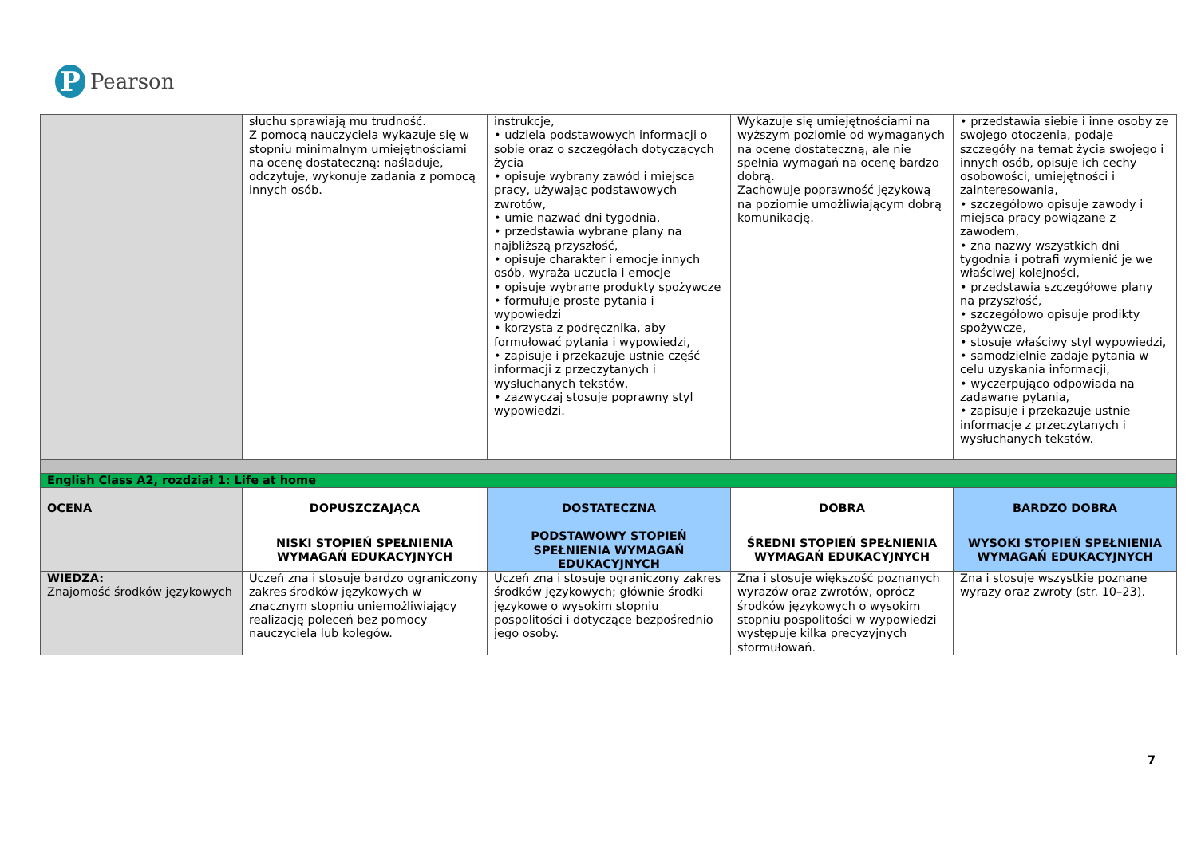P
Pearson
| | słuchu sprawiają mu trudność. Z pomocą nauczyciela wykazuje się w stopniu minimalnym umiejętnościami na ocenę dostateczną: naśladuje, odczytuje, wykonuje zadania z pomocą innych osób. | instrukcje, • udziela podstawowych informacji o sobie oraz o szczegółach dotyczących życia • opisuje wybrany zawód i miejsca pracy, używając podstawowych zwrotów, • umie nazwać dni tygodnia, • przedstawia wybrane plany na najbliższą przyszłość, • opisuje charakter i emocje innych osób, wyraża uczucia i emocje • opisuje wybrane produkty spożywcze • formułuje proste pytania i wypowiedzi • korzysta z podręcznika, aby formułować pytania i wypowiedzi, • zapisuje i przekazuje ustnie część informacji z przeczytanych i wysłuchanych tekstów, • zazwyczaj stosuje poprawny styl wypowiedzi. | Wykazuje się umiejętnościami na wyższym poziomie od wymaganych na ocenę dostateczną, ale nie spełnia wymagań na ocenę bardzo dobrą. Zachowuje poprawność językową na poziomie umożliwiającym dobrą komunikację. | • przedstawia siebie i inne osoby ze swojego otoczenia, podaje szczegóły na temat życia swojego i innych osób, opisuje ich cechy osobowości, umiejętności i zainteresowania, • szczegółowo opisuje zawody i miejsca pracy powiązane z zawodem, • zna nazwy wszystkich dni tygodnia i potrafi wymienić je we właściwej kolejności, • przedstawia szczegółowe plany na przyszłość, • szczegółowo opisuje prodikty spożywcze, • stosuje właściwy styl wypowiedzi, • samodzielnie zadaje pytania w celu uzyskania informacji, • wyczerpująco odpowiada na zadawane pytania, • zapisuje i przekazuje ustnie informacje z przeczytanych i wysłuchanych tekstów. |
| English Class A2, rozdział 1: Life at home | | | | |
| OCENA | DOPUSZCZAJĄCA | DOSTATECZNA | DOBRA | BARDZO DOBRA |
| | NISKI STOPIEŃ SPEŁNIENIA WYMAGAŃ EDUKACYJNYCH | PODSTAWOWY STOPIEŃ SPEŁNIENIA WYMAGAŃ EDUKACYJNYCH | ŚREDNI STOPIEŃ SPEŁNIENIA WYMAGAŃ EDUKACYJNYCH | WYSOKI STOPIEŃ SPEŁNIENIA WYMAGAŃ EDUKACYJNYCH |
| WIEDZA: Znajomość środków językowych | Uczeń zna i stosuje bardzo ograniczony zakres środków językowych w znacznym stopniu uniemożliwiający realizację poleceń bez pomocy nauczyciela lub kolegów. | Uczeń zna i stosuje ograniczony zakres środków językowych; głównie środki językowe o wysokim stopniu pospolitości i dotyczące bezpośrednio jego osoby. | Zna i stosuje większość poznanych wyrazów oraz zwrotów, oprócz środków językowych o wysokim stopniu pospolitości w wypowiedzi występuje kilka precyzyjnych sformułowań. | Zna i stosuje wszystkie poznane wyrazy oraz zwroty (str. 10–23). |
7